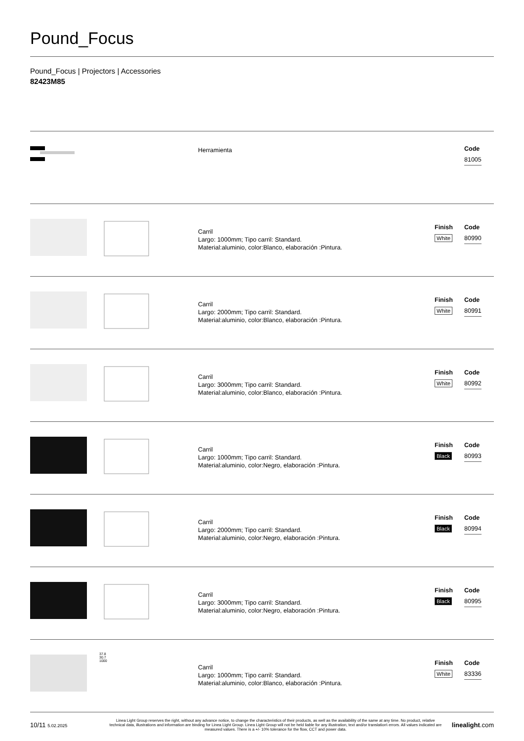Pound_Focus
Pound_Focus | Projectors | Accessories
82423M85
Herramienta
Code
81005
Carril
Largo: 1000mm; Tipo carril: Standard.
Material:aluminio, color:Blanco, elaboración :Pintura.
Finish
White
Code
80990
Carril
Largo: 2000mm; Tipo carril: Standard.
Material:aluminio, color:Blanco, elaboración :Pintura.
Finish
White
Code
80991
Carril
Largo: 3000mm; Tipo carril: Standard.
Material:aluminio, color:Blanco, elaboración :Pintura.
Finish
White
Code
80992
Carril
Largo: 1000mm; Tipo carril: Standard.
Material:aluminio, color:Negro, elaboración :Pintura.
Finish
Black
Code
80993
Carril
Largo: 2000mm; Tipo carril: Standard.
Material:aluminio, color:Negro, elaboración :Pintura.
Finish
Black
Code
80994
Carril
Largo: 3000mm; Tipo carril: Standard.
Material:aluminio, color:Negro, elaboración :Pintura.
Finish
Black
Code
80995
37.8
30.7
1000
Carril
Largo: 1000mm; Tipo carril: Standard.
Material:aluminio, color:Blanco, elaboración :Pintura.
Finish
White
Code
83336
10/11 5.02.2025
Linea Light Group reserves the right, without any advance notice, to change the characteristics of their products, as well as the availability of the same at any time. No product, relative technical data, illustrations and information are binding for Linea Light Group. Linea Light Group will not be held liable for any illustration, text and/or translation\ errors. All values indicated are measured values. There is a +/- 10% tolerance for the flow, CCT and power data.
linealight.com